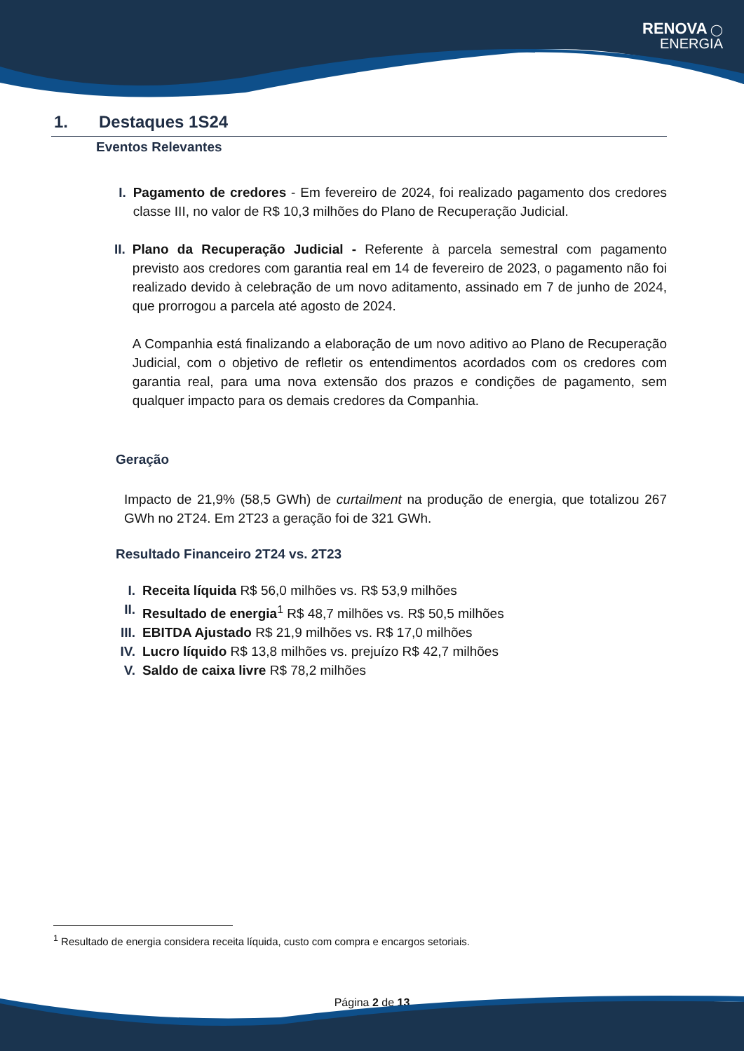RENOVA ◯
ENERGIA
1. Destaques 1S24
Eventos Relevantes
I. Pagamento de credores - Em fevereiro de 2024, foi realizado pagamento dos credores classe III, no valor de R$ 10,3 milhões do Plano de Recuperação Judicial.
II. Plano da Recuperação Judicial - Referente à parcela semestral com pagamento previsto aos credores com garantia real em 14 de fevereiro de 2023, o pagamento não foi realizado devido à celebração de um novo aditamento, assinado em 7 de junho de 2024, que prorrogou a parcela até agosto de 2024.
A Companhia está finalizando a elaboração de um novo aditivo ao Plano de Recuperação Judicial, com o objetivo de refletir os entendimentos acordados com os credores com garantia real, para uma nova extensão dos prazos e condições de pagamento, sem qualquer impacto para os demais credores da Companhia.
Geração
Impacto de 21,9% (58,5 GWh) de curtailment na produção de energia, que totalizou 267 GWh no 2T24. Em 2T23 a geração foi de 321 GWh.
Resultado Financeiro 2T24 vs. 2T23
I. Receita líquida R$ 56,0 milhões vs. R$ 53,9 milhões
II. Resultado de energia<sup>1</sup> R$ 48,7 milhões vs. R$ 50,5 milhões
III. EBITDA Ajustado R$ 21,9 milhões vs. R$ 17,0 milhões
IV. Lucro líquido R$ 13,8 milhões vs. prejuízo R$ 42,7 milhões
V. Saldo de caixa livre R$ 78,2 milhões
<sup>1</sup> Resultado de energia considera receita líquida, custo com compra e encargos setoriais.
Página 2 de 13